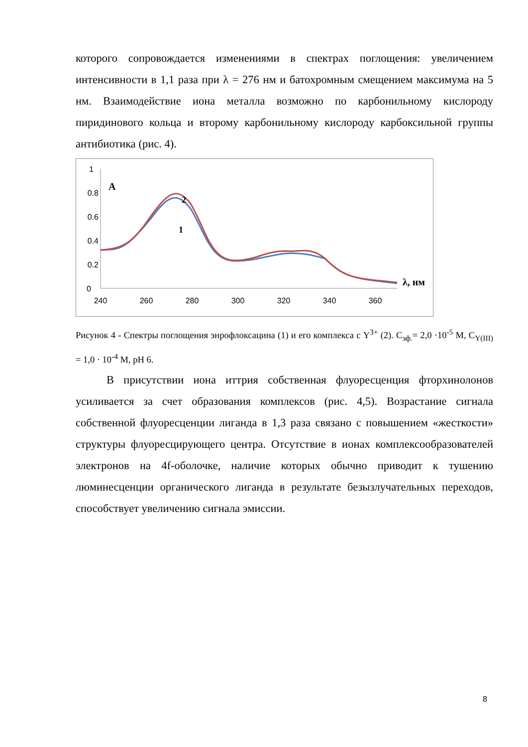которого сопровождается изменениями в спектрах поглощения: увеличением интенсивности в 1,1 раза при λ = 276 нм и батохромным смещением максимума на 5 нм. Взаимодействие иона металла возможно по карбонильному кислороду пиридинового кольца и второму карбонильному кислороду карбоксильной группы антибиотика (рис. 4).
1
0.8
0.6
0.4
0.2
0
240
260
280
300
320
340
360
A
2
1
λ, нм
Рисунок 4 - Спектры поглощения энрофлоксацина (1) и его комплекса с Y<sup>3+</sup> (2). С<sub>эф.</sub>= 2,0 ·10<sup>-5</sup> М, С<sub>Y(III)</sub> = 1,0 · 10<sup>-4</sup> М, рН 6.
В присутствии иона иттрия собственная флуоресценция фторхинолонов усиливается за счет образования комплексов (рис. 4,5). Возрастание сигнала собственной флуоресценции лиганда в 1,3 раза связано с повышением «жесткости» структуры флуоресцирующего центра. Отсутствие в ионах комплексообразователей электронов на 4f-оболочке, наличие которых обычно приводит к тушению люминесценции органического лиганда в результате безызлучательных переходов, способствует увеличению сигнала эмиссии.
8